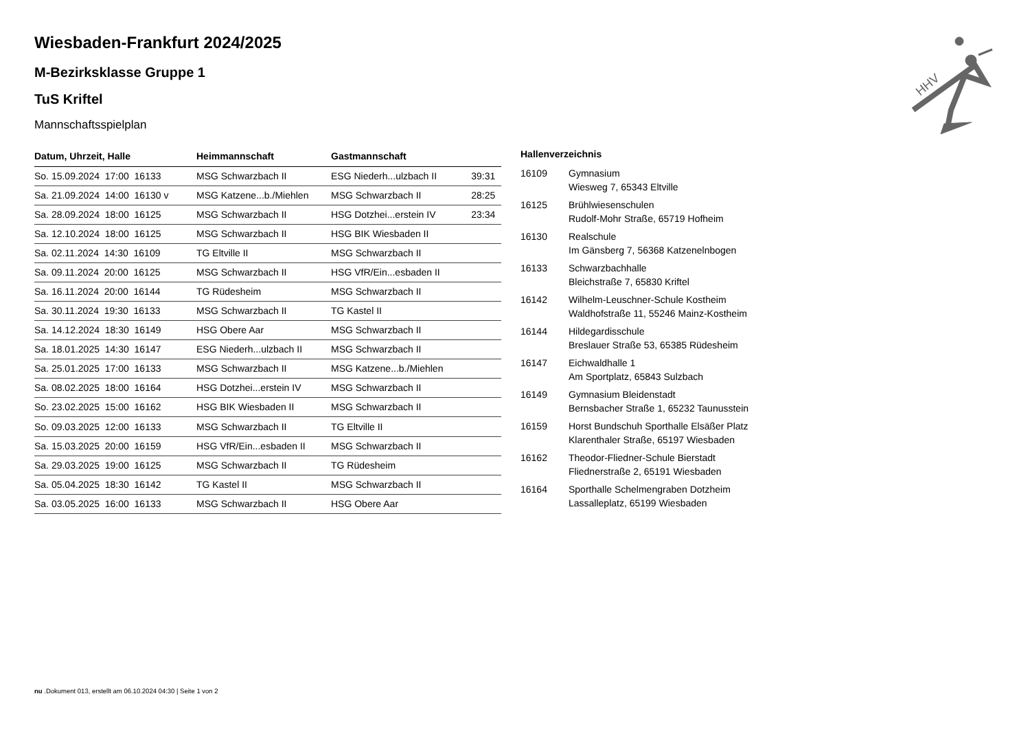Wiesbaden-Frankfurt 2024/2025
M-Bezirksklasse Gruppe 1
TuS Kriftel
Mannschaftsspielplan
| Datum, Uhrzeit, Halle | Heimmannschaft | Gastmannschaft | |
| --- | --- | --- | --- |
| So. 15.09.2024 17:00 16133 | MSG Schwarzbach II | ESG Niederh...ulzbach II | 39:31 |
| Sa. 21.09.2024 14:00 16130 v | MSG Katzene...b./Miehlen | MSG Schwarzbach II | 28:25 |
| Sa. 28.09.2024 18:00 16125 | MSG Schwarzbach II | HSG Dotzhei...erstein IV | 23:34 |
| Sa. 12.10.2024 18:00 16125 | MSG Schwarzbach II | HSG BIK Wiesbaden II | |
| Sa. 02.11.2024 14:30 16109 | TG Eltville II | MSG Schwarzbach II | |
| Sa. 09.11.2024 20:00 16125 | MSG Schwarzbach II | HSG VfR/Ein...esbaden II | |
| Sa. 16.11.2024 20:00 16144 | TG Rüdesheim | MSG Schwarzbach II | |
| Sa. 30.11.2024 19:30 16133 | MSG Schwarzbach II | TG Kastel II | |
| Sa. 14.12.2024 18:30 16149 | HSG Obere Aar | MSG Schwarzbach II | |
| Sa. 18.01.2025 14:30 16147 | ESG Niederh...ulzbach II | MSG Schwarzbach II | |
| Sa. 25.01.2025 17:00 16133 | MSG Schwarzbach II | MSG Katzene...b./Miehlen | |
| Sa. 08.02.2025 18:00 16164 | HSG Dotzhei...erstein IV | MSG Schwarzbach II | |
| So. 23.02.2025 15:00 16162 | HSG BIK Wiesbaden II | MSG Schwarzbach II | |
| So. 09.03.2025 12:00 16133 | MSG Schwarzbach II | TG Eltville II | |
| Sa. 15.03.2025 20:00 16159 | HSG VfR/Ein...esbaden II | MSG Schwarzbach II | |
| Sa. 29.03.2025 19:00 16125 | MSG Schwarzbach II | TG Rüdesheim | |
| Sa. 05.04.2025 18:30 16142 | TG Kastel II | MSG Schwarzbach II | |
| Sa. 03.05.2025 16:00 16133 | MSG Schwarzbach II | HSG Obere Aar | |
| Hallenverzeichnis | |
| --- | --- |
| 16109 | Gymnasium Wiesweg 7, 65343 Eltville |
| 16125 | Brühlwiesenschulen Rudolf-Mohr Straße, 65719 Hofheim |
| 16130 | Realschule Im Gänsberg 7, 56368 Katzenelnbogen |
| 16133 | Schwarzbachhalle Bleichstraße 7, 65830 Kriftel |
| 16142 | Wilhelm-Leuschner-Schule Kostheim Waldhofstraße 11, 55246 Mainz-Kostheim |
| 16144 | Hildegardisschule Breslauer Straße 53, 65385 Rüdesheim |
| 16147 | Eichwaldhalle 1 Am Sportplatz, 65843 Sulzbach |
| 16149 | Gymnasium Bleidenstadt Bernsbacher Straße 1, 65232 Taunusstein |
| 16159 | Horst Bundschuh Sporthalle Elsäßer Platz Klarenthaler Straße, 65197 Wiesbaden |
| 16162 | Theodor-Fliedner-Schule Bierstadt Fliednerstraße 2, 65191 Wiesbaden |
| 16164 | Sporthalle Schelmengraben Dotzheim Lassalleplatz, 65199 Wiesbaden |
HHV
nu .Dokument 013, erstellt am 06.10.2024 04:30 | Seite 1 von 2